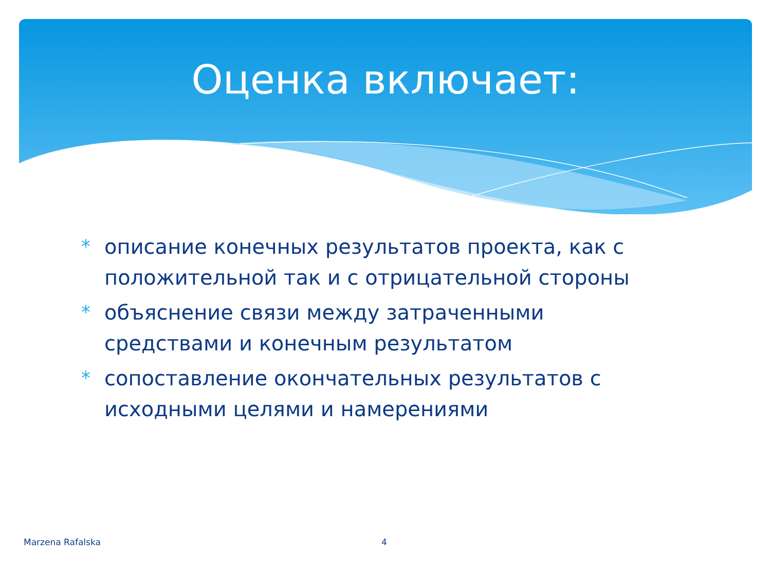Оценка включает:
* описание конечных результатов проекта, как с положительной так и с отрицательной стороны
* объяснение связи между затраченными средствами и конечным результатом
* сопоставление окончательных результатов с исходными целями и намерениями
Marzena Rafalska 4